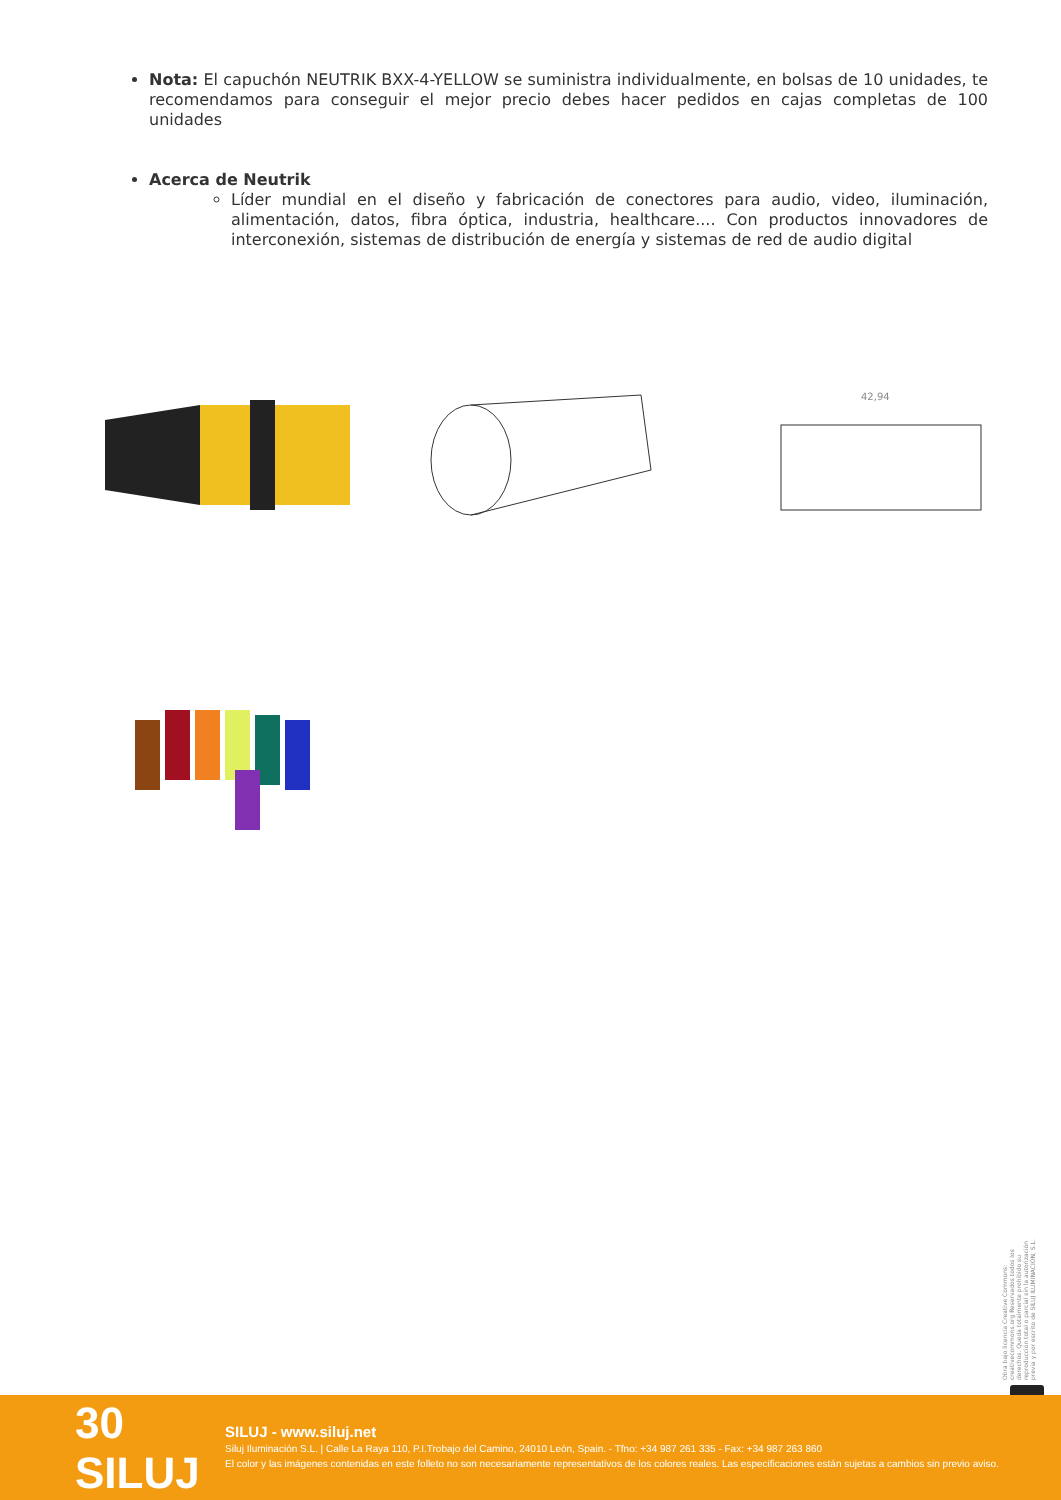Nota: El capuchón NEUTRIK BXX-4-YELLOW se suministra individualmente, en bolsas de 10 unidades, te recomendamos para conseguir el mejor precio debes hacer pedidos en cajas completas de 100 unidades
Acerca de Neutrik
Líder mundial en el diseño y fabricación de conectores para audio, video, iluminación, alimentación, datos, fibra óptica, industria, healthcare.... Con productos innovadores de interconexión, sistemas de distribución de energía y sistemas de red de audio digital
42,94
Obra bajo licencia Creative Commons: creativecommons.org Reservados todos los derechos. Queda totalmente prohibido su reproducción total o parcial sin la autorización previa y por escrito de SILUJ ILUMINACIÓN, S.L.
30 SILUJ
SILUJ - www.siluj.net
Siluj Iluminación S.L. | Calle La Raya 110, P.I.Trobajo del Camino, 24010 León, Spain. - Tfno: +34 987 261 335 - Fax: +34 987 263 860
El color y las imágenes contenidas en este folleto no son necesariamente representativos de los colores reales. Las especificaciones están sujetas a cambios sin previo aviso.